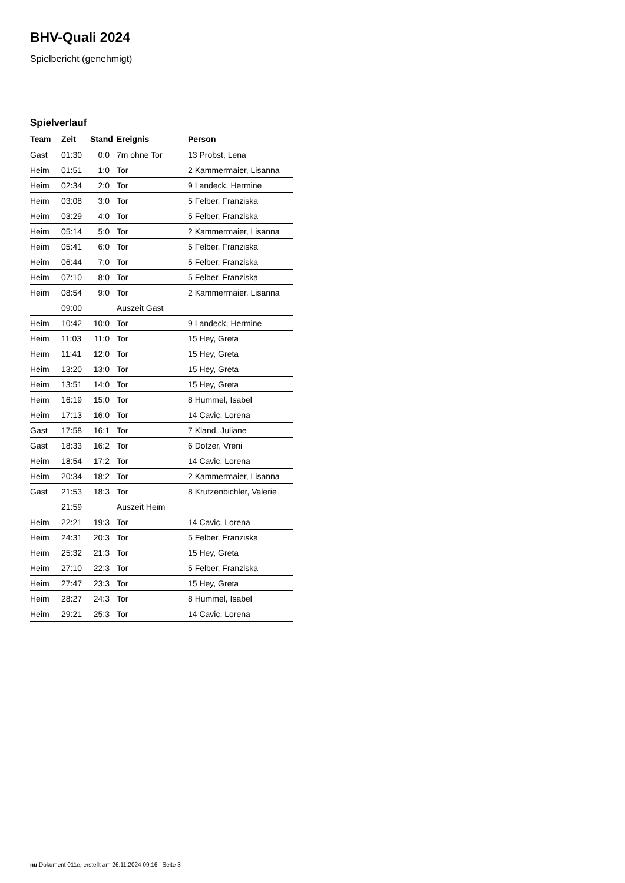BHV-Quali 2024
Spielbericht (genehmigt)
Spielverlauf
| Team | Zeit | Stand | Ereignis | Person |
| --- | --- | --- | --- | --- |
| Gast | 01:30 | 0:0 | 7m ohne Tor | 13 Probst, Lena |
| Heim | 01:51 | 1:0 | Tor | 2 Kammermaier, Lisanna |
| Heim | 02:34 | 2:0 | Tor | 9 Landeck, Hermine |
| Heim | 03:08 | 3:0 | Tor | 5 Felber, Franziska |
| Heim | 03:29 | 4:0 | Tor | 5 Felber, Franziska |
| Heim | 05:14 | 5:0 | Tor | 2 Kammermaier, Lisanna |
| Heim | 05:41 | 6:0 | Tor | 5 Felber, Franziska |
| Heim | 06:44 | 7:0 | Tor | 5 Felber, Franziska |
| Heim | 07:10 | 8:0 | Tor | 5 Felber, Franziska |
| Heim | 08:54 | 9:0 | Tor | 2 Kammermaier, Lisanna |
| | 09:00 | | Auszeit Gast | |
| Heim | 10:42 | 10:0 | Tor | 9 Landeck, Hermine |
| Heim | 11:03 | 11:0 | Tor | 15 Hey, Greta |
| Heim | 11:41 | 12:0 | Tor | 15 Hey, Greta |
| Heim | 13:20 | 13:0 | Tor | 15 Hey, Greta |
| Heim | 13:51 | 14:0 | Tor | 15 Hey, Greta |
| Heim | 16:19 | 15:0 | Tor | 8 Hummel, Isabel |
| Heim | 17:13 | 16:0 | Tor | 14 Cavic, Lorena |
| Gast | 17:58 | 16:1 | Tor | 7 Kland, Juliane |
| Gast | 18:33 | 16:2 | Tor | 6 Dotzer, Vreni |
| Heim | 18:54 | 17:2 | Tor | 14 Cavic, Lorena |
| Heim | 20:34 | 18:2 | Tor | 2 Kammermaier, Lisanna |
| Gast | 21:53 | 18:3 | Tor | 8 Krutzenbichler, Valerie |
| | 21:59 | | Auszeit Heim | |
| Heim | 22:21 | 19:3 | Tor | 14 Cavic, Lorena |
| Heim | 24:31 | 20:3 | Tor | 5 Felber, Franziska |
| Heim | 25:32 | 21:3 | Tor | 15 Hey, Greta |
| Heim | 27:10 | 22:3 | Tor | 5 Felber, Franziska |
| Heim | 27:47 | 23:3 | Tor | 15 Hey, Greta |
| Heim | 28:27 | 24:3 | Tor | 8 Hummel, Isabel |
| Heim | 29:21 | 25:3 | Tor | 14 Cavic, Lorena |
nu.Dokument 011e, erstellt am 26.11.2024 09:16 | Seite 3